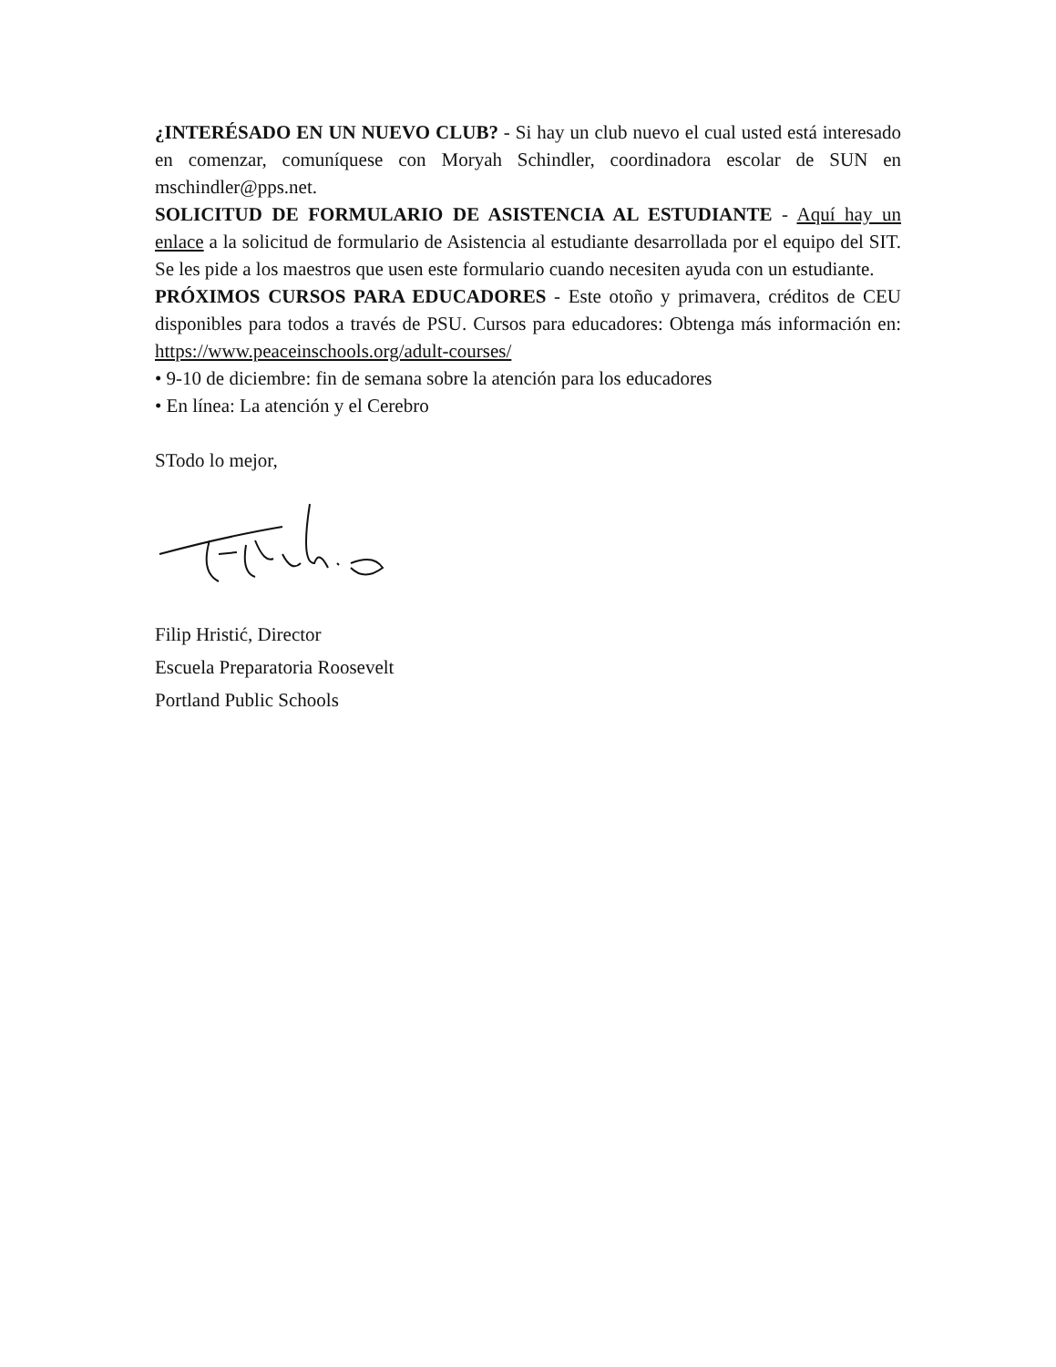¿INTERÉSADO EN UN NUEVO CLUB? - Si hay un club nuevo el cual usted está interesado en comenzar, comuníquese con Moryah Schindler, coordinadora escolar de SUN en mschindler@pps.net.
SOLICITUD DE FORMULARIO DE ASISTENCIA AL ESTUDIANTE - Aquí hay un enlace a la solicitud de formulario de Asistencia al estudiante desarrollada por el equipo del SIT. Se les pide a los maestros que usen este formulario cuando necesiten ayuda con un estudiante.
PRÓXIMOS CURSOS PARA EDUCADORES - Este otoño y primavera, créditos de CEU disponibles para todos a través de PSU. Cursos para educadores: Obtenga más información en: https://www.peaceinschools.org/adult-courses/
• 9-10 de diciembre: fin de semana sobre la atención para los educadores
• En línea: La atención y el Cerebro
STodo lo mejor,
Filip Hristić, Director
Escuela Preparatoria Roosevelt
Portland Public Schools